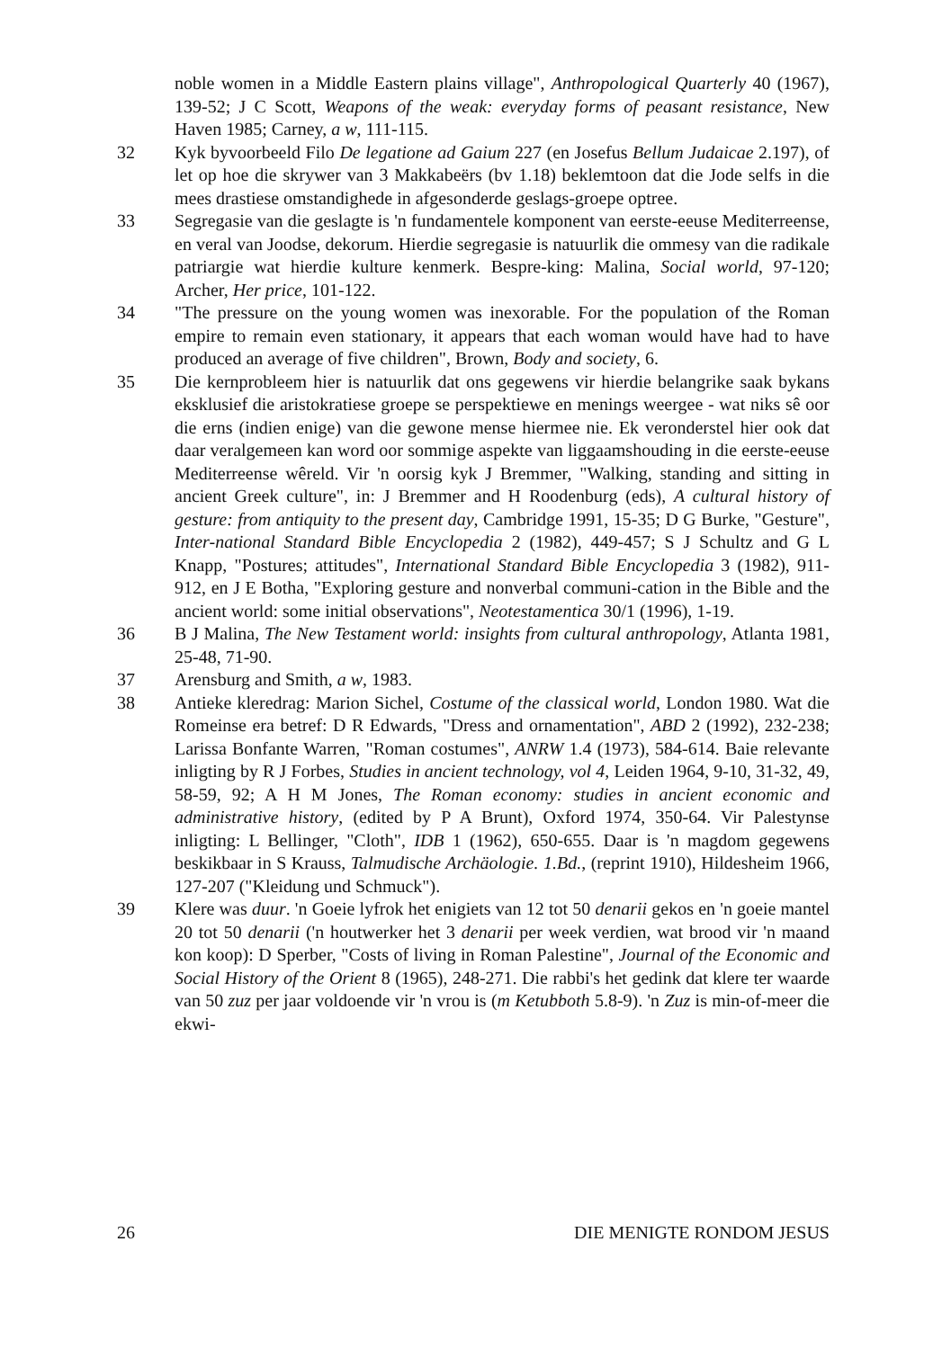noble women in a Middle Eastern plains village", Anthropological Quarterly 40 (1967), 139-52; J C Scott, Weapons of the weak: everyday forms of peasant resistance, New Haven 1985; Carney, a w, 111-115.
32 Kyk byvoorbeeld Filo De legatione ad Gaium 227 (en Josefus Bellum Judaicae 2.197), of let op hoe die skrywer van 3 Makkabeërs (bv 1.18) beklemtoon dat die Jode selfs in die mees drastiese omstandighede in afgesonderde geslags-groepe optree.
33 Segregasie van die geslagte is 'n fundamentele komponent van eerste-eeuse Mediterreense, en veral van Joodse, dekorum. Hierdie segregasie is natuurlik die ommesy van die radikale patriargie wat hierdie kulture kenmerk. Bespre-king: Malina, Social world, 97-120; Archer, Her price, 101-122.
34 "The pressure on the young women was inexorable. For the population of the Roman empire to remain even stationary, it appears that each woman would have had to have produced an average of five children", Brown, Body and society, 6.
35 Die kernprobleem hier is natuurlik dat ons gegewens vir hierdie belangrike saak bykans eksklusief die aristokratiese groepe se perspektiewe en menings weergee - wat niks sê oor die erns (indien enige) van die gewone mense hiermee nie. Ek veronderstel hier ook dat daar veralgemeen kan word oor sommige aspekte van liggaamshouding in die eerste-eeuse Mediterreense wêreld. Vir 'n oorsig kyk J Bremmer, "Walking, standing and sitting in ancient Greek culture", in: J Bremmer and H Roodenburg (eds), A cultural history of gesture: from antiquity to the present day, Cambridge 1991, 15-35; D G Burke, "Gesture", Inter-national Standard Bible Encyclopedia 2 (1982), 449-457; S J Schultz and G L Knapp, "Postures; attitudes", International Standard Bible Encyclopedia 3 (1982), 911-912, en J E Botha, "Exploring gesture and nonverbal communi-cation in the Bible and the ancient world: some initial observations", Neotestamentica 30/1 (1996), 1-19.
36 B J Malina, The New Testament world: insights from cultural anthropology, Atlanta 1981, 25-48, 71-90.
37 Arensburg and Smith, a w, 1983.
38 Antieke kleredrag: Marion Sichel, Costume of the classical world, London 1980. Wat die Romeinse era betref: D R Edwards, "Dress and ornamentation", ABD 2 (1992), 232-238; Larissa Bonfante Warren, "Roman costumes", ANRW 1.4 (1973), 584-614. Baie relevante inligting by R J Forbes, Studies in ancient technology, vol 4, Leiden 1964, 9-10, 31-32, 49, 58-59, 92; A H M Jones, The Roman economy: studies in ancient economic and administrative history, (edited by P A Brunt), Oxford 1974, 350-64. Vir Palestynse inligting: L Bellinger, "Cloth", IDB 1 (1962), 650-655. Daar is 'n magdom gegewens beskikbaar in S Krauss, Talmudische Archäologie. 1.Bd., (reprint 1910), Hildesheim 1966, 127-207 ("Kleidung und Schmuck").
39 Klere was duur. 'n Goeie lyfrok het enigiets van 12 tot 50 denarii gekos en 'n goeie mantel 20 tot 50 denarii ('n houtwerker het 3 denarii per week verdien, wat brood vir 'n maand kon koop): D Sperber, "Costs of living in Roman Palestine", Journal of the Economic and Social History of the Orient 8 (1965), 248-271. Die rabbi's het gedink dat klere ter waarde van 50 zuz per jaar voldoende vir 'n vrou is (m Ketubboth 5.8-9). 'n Zuz is min-of-meer die ekwi-
26 DIE MENIGTE RONDOM JESUS